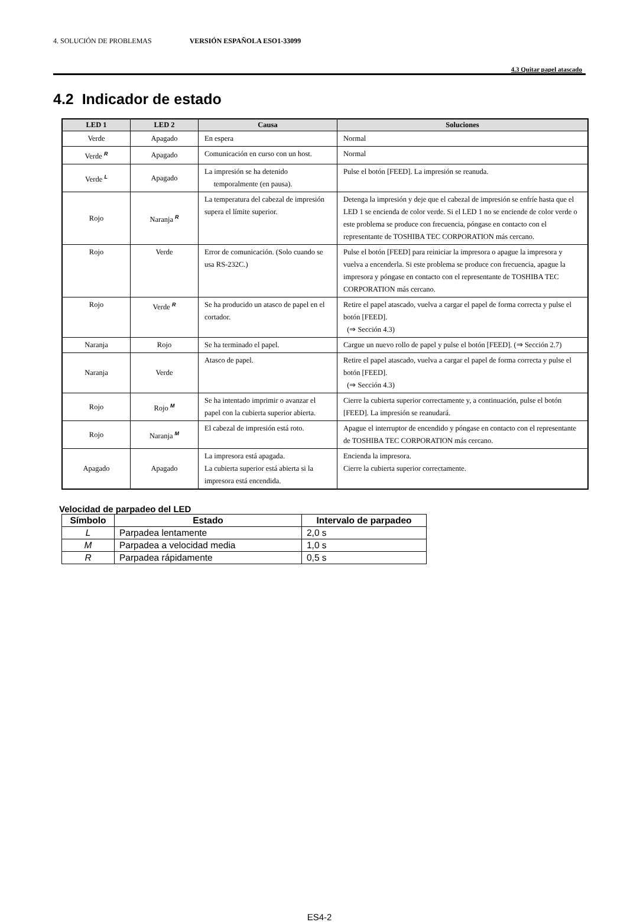4. SOLUCIÓN DE PROBLEMAS VERSIÓN ESPAÑOLA ESO1-33099
4.3 Quitar papel atascado
4.2 Indicador de estado
| LED 1 | LED 2 | Causa | Soluciones |
| --- | --- | --- | --- |
| Verde | Apagado | En espera | Normal |
| Verde <sup>R</sup> | Apagado | Comunicación en curso con un host. | Normal |
| Verde <sup>L</sup> | Apagado | La impresión se ha detenido temporalmente (en pausa). | Pulse el botón [FEED]. La impresión se reanuda. |
| Rojo | Naranja <sup>R</sup> | La temperatura del cabezal de impresión supera el límite superior. | Detenga la impresión y deje que el cabezal de impresión se enfríe hasta que el LED 1 se encienda de color verde. Si el LED 1 no se enciende de color verde o este problema se produce con frecuencia, póngase en contacto con el representante de TOSHIBA TEC CORPORATION más cercano. |
| Rojo | Verde | Error de comunicación. (Solo cuando se usa RS-232C.) | Pulse el botón [FEED] para reiniciar la impresora o apague la impresora y vuelva a encenderla. Si este problema se produce con frecuencia, apague la impresora y póngase en contacto con el representante de TOSHIBA TEC CORPORATION más cercano. |
| Rojo | Verde <sup>R</sup> | Se ha producido un atasco de papel en el cortador. | Retire el papel atascado, vuelva a cargar el papel de forma correcta y pulse el botón [FEED]. (⇒ Sección 4.3) |
| Naranja | Rojo | Se ha terminado el papel. | Cargue un nuevo rollo de papel y pulse el botón [FEED]. (⇒ Sección 2.7) |
| Naranja | Verde | Atasco de papel. | Retire el papel atascado, vuelva a cargar el papel de forma correcta y pulse el botón [FEED]. (⇒ Sección 4.3) |
| Rojo | Rojo <sup>M</sup> | Se ha intentado imprimir o avanzar el papel con la cubierta superior abierta. | Cierre la cubierta superior correctamente y, a continuación, pulse el botón [FEED]. La impresión se reanudará. |
| Rojo | Naranja <sup>M</sup> | El cabezal de impresión está roto. | Apague el interruptor de encendido y póngase en contacto con el representante de TOSHIBA TEC CORPORATION más cercano. |
| Apagado | Apagado | La impresora está apagada. La cubierta superior está abierta si la impresora está encendida. | Encienda la impresora. Cierre la cubierta superior correctamente. |
Velocidad de parpadeo del LED
| Símbolo | Estado | Intervalo de parpadeo |
| --- | --- | --- |
| L | Parpadea lentamente | 2,0 s |
| M | Parpadea a velocidad media | 1,0 s |
| R | Parpadea rápidamente | 0,5 s |
ES4-2